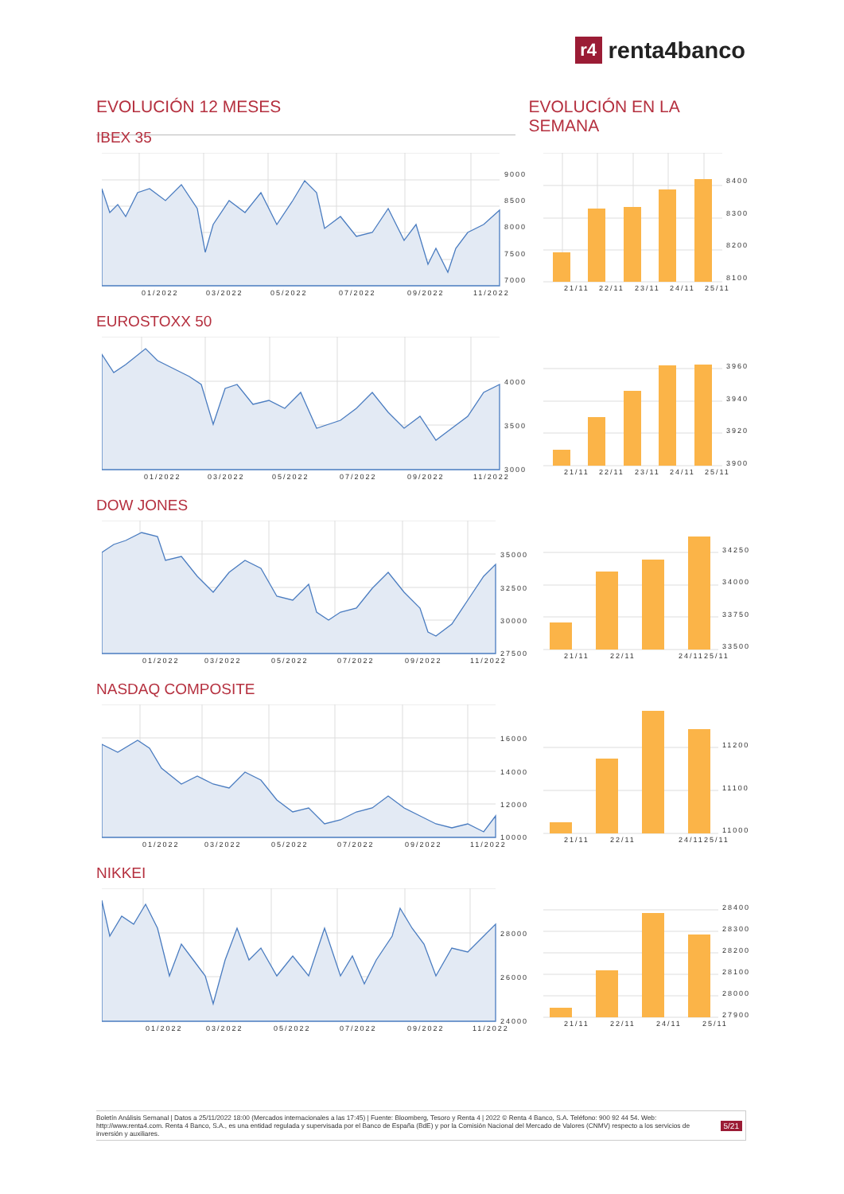r4 renta4banco
EVOLUCIÓN 12 MESES EVOLUCIÓN EN LA SEMANA
IBEX 35
9000
8500
8000
7500
7000
01/2022
03/2022
05/2022
07/2022
09/2022
11/2022
8400
8300
8200
8100
21/11
22/11
23/11
24/11
25/11
EUROSTOXX 50
4000
3500
3000
01/2022
03/2022
05/2022
07/2022
09/2022
11/2022
3960
3940
3920
3900
21/11
22/11
23/11
24/11
25/11
DOW JONES
35000
32500
30000
27500
01/2022
03/2022
05/2022
07/2022
09/2022
11/2022
34250
34000
33750
33500
21/11
22/11
24/11
25/11
NASDAQ COMPOSITE
16000
14000
12000
10000
01/2022
03/2022
05/2022
07/2022
09/2022
11/2022
11200
11100
11000
21/11
22/11
24/11
25/11
NIKKEI
28000
26000
24000
01/2022
03/2022
05/2022
07/2022
09/2022
11/2022
28400
28300
28200
28100
28000
27900
21/11
22/11
24/11
25/11
Boletín Análisis Semanal | Datos a 25/11/2022 18:00 (Mercados internacionales a las 17:45) | Fuente: Bloomberg, Tesoro y Renta 4 | 2022 © Renta 4 Banco, S.A. Teléfono: 900 92 44 54. Web: http://www.renta4.com. Renta 4 Banco, S.A., es una entidad regulada y supervisada por el Banco de España (BdE) y por la Comisión Nacional del Mercado de Valores (CNMV) respecto a los servicios de inversión y auxiliares.
5/21